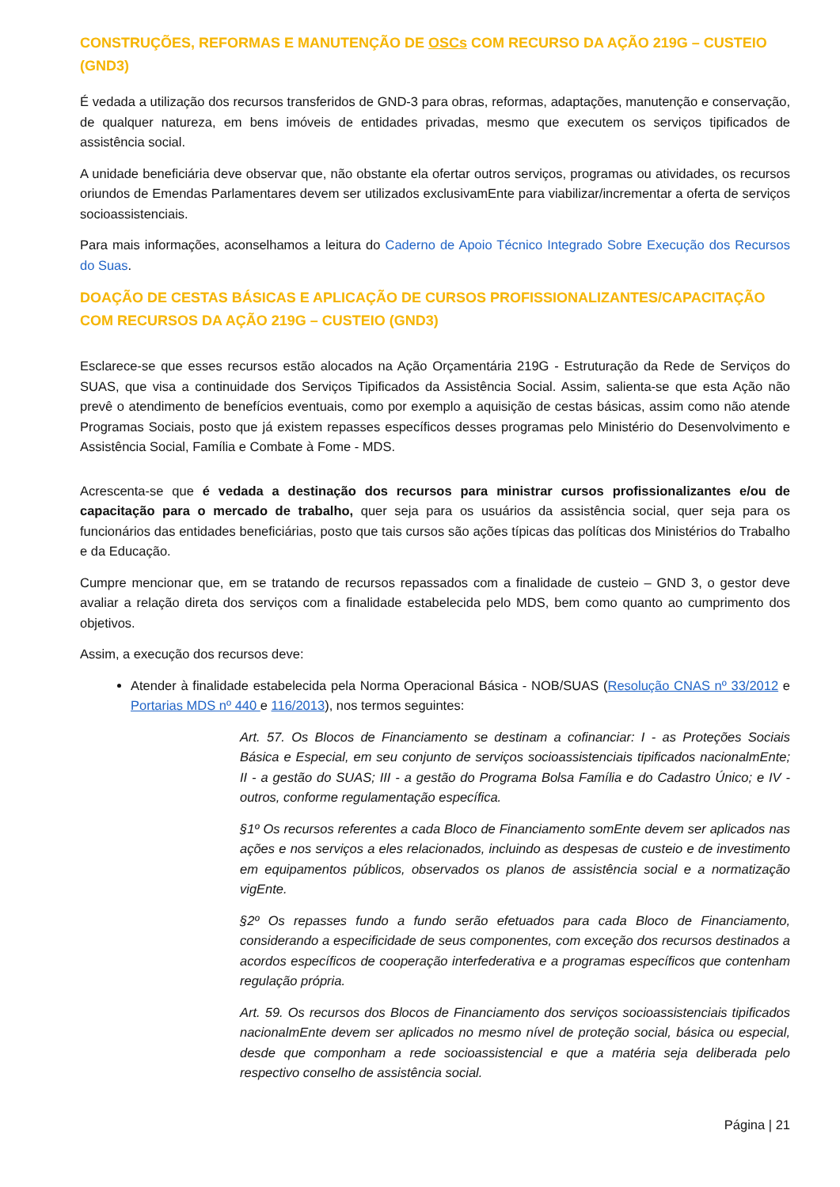CONSTRUÇÕES, REFORMAS E MANUTENÇÃO DE OSCs COM RECURSO DA AÇÃO 219G – CUSTEIO (GND3)
É vedada a utilização dos recursos transferidos de GND-3 para obras, reformas, adaptações, manutenção e conservação, de qualquer natureza, em bens imóveis de entidades privadas, mesmo que executem os serviços tipificados de assistência social.
A unidade beneficiária deve observar que, não obstante ela ofertar outros serviços, programas ou atividades, os recursos oriundos de Emendas Parlamentares devem ser utilizados exclusivamEnte para viabilizar/incrementar a oferta de serviços socioassistenciais.
Para mais informações, aconselhamos a leitura do Caderno de Apoio Técnico Integrado Sobre Execução dos Recursos do Suas.
DOAÇÃO DE CESTAS BÁSICAS E APLICAÇÃO DE CURSOS PROFISSIONALIZANTES/CAPACITAÇÃO COM RECURSOS DA AÇÃO 219G – CUSTEIO (GND3)
Esclarece-se que esses recursos estão alocados na Ação Orçamentária 219G - Estruturação da Rede de Serviços do SUAS, que visa a continuidade dos Serviços Tipificados da Assistência Social. Assim, salienta-se que esta Ação não prevê o atendimento de benefícios eventuais, como por exemplo a aquisição de cestas básicas, assim como não atende Programas Sociais, posto que já existem repasses específicos desses programas pelo Ministério do Desenvolvimento e Assistência Social, Família e Combate à Fome - MDS.
Acrescenta-se que é vedada a destinação dos recursos para ministrar cursos profissionalizantes e/ou de capacitação para o mercado de trabalho, quer seja para os usuários da assistência social, quer seja para os funcionários das entidades beneficiárias, posto que tais cursos são ações típicas das políticas dos Ministérios do Trabalho e da Educação.
Cumpre mencionar que, em se tratando de recursos repassados com a finalidade de custeio – GND 3, o gestor deve avaliar a relação direta dos serviços com a finalidade estabelecida pelo MDS, bem como quanto ao cumprimento dos objetivos.
Assim, a execução dos recursos deve:
Atender à finalidade estabelecida pela Norma Operacional Básica - NOB/SUAS (Resolução CNAS nº 33/2012 e Portarias MDS nº 440 e 116/2013), nos termos seguintes:
Art. 57. Os Blocos de Financiamento se destinam a cofinanciar: I - as Proteções Sociais Básica e Especial, em seu conjunto de serviços socioassistenciais tipificados nacionalmEnte; II - a gestão do SUAS; III - a gestão do Programa Bolsa Família e do Cadastro Único; e IV - outros, conforme regulamentação específica.
§1º Os recursos referentes a cada Bloco de Financiamento somEnte devem ser aplicados nas ações e nos serviços a eles relacionados, incluindo as despesas de custeio e de investimento em equipamentos públicos, observados os planos de assistência social e a normatização vigEnte.
§2º Os repasses fundo a fundo serão efetuados para cada Bloco de Financiamento, considerando a especificidade de seus componentes, com exceção dos recursos destinados a acordos específicos de cooperação interfederativa e a programas específicos que contenham regulação própria.
Art. 59. Os recursos dos Blocos de Financiamento dos serviços socioassistenciais tipificados nacionalmEnte devem ser aplicados no mesmo nível de proteção social, básica ou especial, desde que componham a rede socioassistencial e que a matéria seja deliberada pelo respectivo conselho de assistência social.
Página | 21